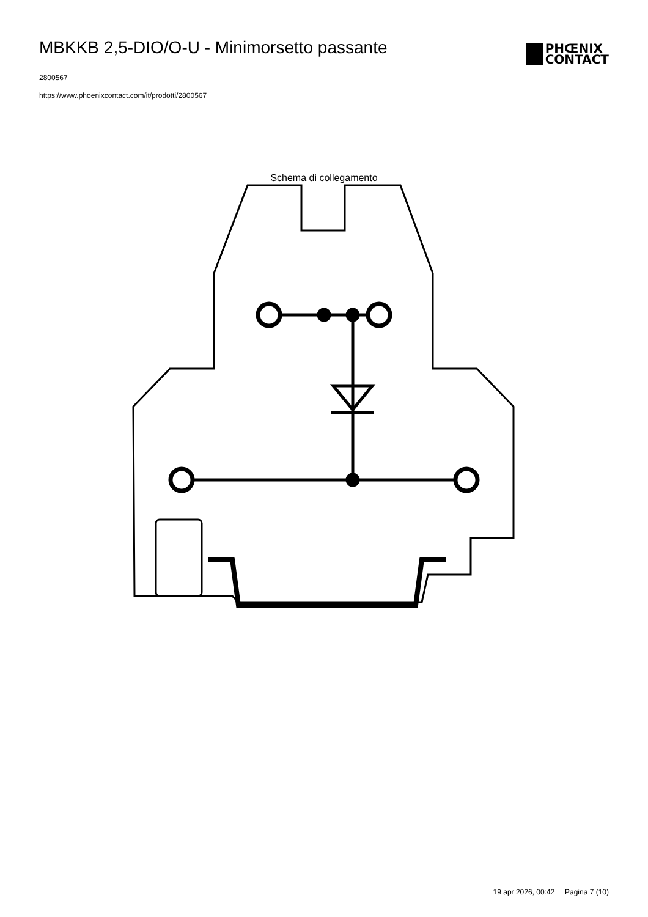MBKKB 2,5-DIO/O-U - Minimorsetto passante
2800567
https://www.phoenixcontact.com/it/prodotti/2800567
PHŒNIX
CONTACT
Schema di collegamento
19 apr 2026, 00:42 Pagina 7 (10)